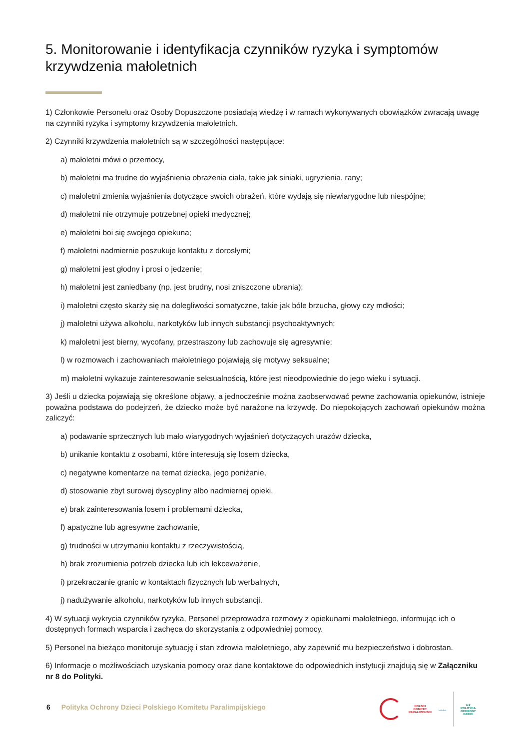5. Monitorowanie i identyfikacja czynników ryzyka i symptomów krzywdzenia małoletnich
1) Członkowie Personelu oraz Osoby Dopuszczone posiadają wiedzę i w ramach wykonywanych obowiązków zwracają uwagę na czynniki ryzyka i symptomy krzywdzenia małoletnich.
2) Czynniki krzywdzenia małoletnich są w szczególności następujące:
a) małoletni mówi o przemocy,
b) małoletni ma trudne do wyjaśnienia obrażenia ciała, takie jak siniaki, ugryzienia, rany;
c) małoletni zmienia wyjaśnienia dotyczące swoich obrażeń, które wydają się niewiarygodne lub niespójne;
d) małoletni nie otrzymuje potrzebnej opieki medycznej;
e) małoletni boi się swojego opiekuna;
f) małoletni nadmiernie poszukuje kontaktu z dorosłymi;
g) małoletni jest głodny i prosi o jedzenie;
h) małoletni jest zaniedbany (np. jest brudny, nosi zniszczone ubrania);
i) małoletni często skarży się na dolegliwości somatyczne, takie jak bóle brzucha, głowy czy mdłości;
j) małoletni używa alkoholu, narkotyków lub innych substancji psychoaktywnych;
k) małoletni jest bierny, wycofany, przestraszony lub zachowuje się agresywnie;
l) w rozmowach i zachowaniach małoletniego pojawiają się motywy seksualne;
m) małoletni wykazuje zainteresowanie seksualnością, które jest nieodpowiednie do jego wieku i sytuacji.
3) Jeśli u dziecka pojawiają się określone objawy, a jednocześnie można zaobserwować pewne zachowania opiekunów, istnieje poważna podstawa do podejrzeń, że dziecko może być narażone na krzywdę. Do niepokojących zachowań opiekunów można zaliczyć:
a) podawanie sprzecznych lub mało wiarygodnych wyjaśnień dotyczących urazów dziecka,
b) unikanie kontaktu z osobami, które interesują się losem dziecka,
c) negatywne komentarze na temat dziecka, jego poniżanie,
d) stosowanie zbyt surowej dyscypliny albo nadmiernej opieki,
e) brak zainteresowania losem i problemami dziecka,
f) apatyczne lub agresywne zachowanie,
g) trudności w utrzymaniu kontaktu z rzeczywistością,
h) brak zrozumienia potrzeb dziecka lub ich lekceważenie,
i) przekraczanie granic w kontaktach fizycznych lub werbalnych,
j) nadużywanie alkoholu, narkotyków lub innych substancji.
4) W sytuacji wykrycia czynników ryzyka, Personel przeprowadza rozmowy z opiekunami małoletniego, informując ich o dostępnych formach wsparcia i zachęca do skorzystania z odpowiedniej pomocy.
5) Personel na bieżąco monitoruje sytuację i stan zdrowia małoletniego, aby zapewnić mu bezpieczeństwo i dobrostan.
6) Informacje o możliwościach uzyskania pomocy oraz dane kontaktowe do odpowiednich instytucji znajdują się w Załączniku nr 8 do Polityki.
6 Polityka Ochrony Dzieci Polskiego Komitetu Paralimpijskiego
POLSKI
KOMITET
PARALIMPIJSKI
◡◡◡
★★
POLITYKA
OCHRONY
DZIECI